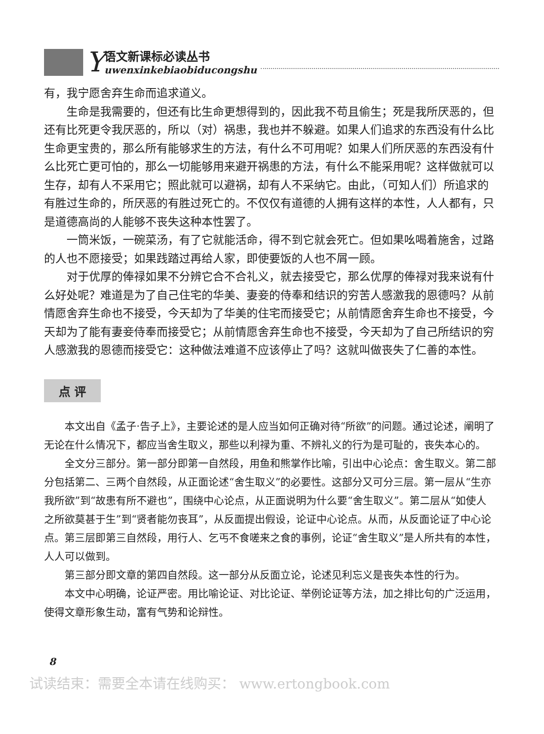Y
语文新课标必读丛书
uwenxinkebiaobiducongshu
有，我宁愿舍弃生命而追求道义。
生命是我需要的，但还有比生命更想得到的，因此我不苟且偷生；死是我所厌恶的，但还有比死更令我厌恶的，所以（对）祸患，我也并不躲避。如果人们追求的东西没有什么比生命更宝贵的，那么所有能够求生的方法，有什么不可用呢？如果人们所厌恶的东西没有什么比死亡更可怕的，那么一切能够用来避开祸患的方法，有什么不能采用呢？这样做就可以生存，却有人不采用它；照此就可以避祸，却有人不采纳它。由此，（可知人们）所追求的有胜过生命的，所厌恶的有胜过死亡的。不仅仅有道德的人拥有这样的本性，人人都有，只是道德高尚的人能够不丧失这种本性罢了。
一筒米饭，一碗菜汤，有了它就能活命，得不到它就会死亡。但如果吆喝着施舍，过路的人也不愿接受；如果践踏过再给人家，即使要饭的人也不屑一顾。
对于优厚的俸禄如果不分辨它合不合礼义，就去接受它，那么优厚的俸禄对我来说有什么好处呢？难道是为了自己住宅的华美、妻妾的侍奉和结识的穷苦人感激我的恩德吗？从前情愿舍弃生命也不接受，今天却为了华美的住宅而接受它；从前情愿舍弃生命也不接受，今天却为了能有妻妾侍奉而接受它；从前情愿舍弃生命也不接受，今天却为了自己所结识的穷人感激我的恩德而接受它：这种做法难道不应该停止了吗？这就叫做丧失了仁善的本性。
点 评
本文出自《孟子·告子上》，主要论述的是人应当如何正确对待“所欲”的问题。通过论述，阐明了无论在什么情况下，都应当舍生取义，那些以利禄为重、不辨礼义的行为是可耻的，丧失本心的。
全文分三部分。第一部分即第一自然段，用鱼和熊掌作比喻，引出中心论点：舍生取义。第二部分包括第二、三两个自然段，从正面论述“舍生取义”的必要性。这部分又可分三层。第一层从“生亦我所欲”到“故患有所不避也”，围绕中心论点，从正面说明为什么要“舍生取义”。第二层从“如使人之所欲莫甚于生”到“贤者能勿丧耳”，从反面提出假设，论证中心论点。从而，从反面论证了中心论点。第三层即第三自然段，用行人、乞丐不食嗟来之食的事例，论证“舍生取义”是人所共有的本性，人人可以做到。
第三部分即文章的第四自然段。这一部分从反面立论，论述见利忘义是丧失本性的行为。
本文中心明确，论证严密。用比喻论证、对比论证、举例论证等方法，加之排比句的广泛运用，使得文章形象生动，富有气势和论辩性。
8
试读结束：需要全本请在线购买： www.ertongbook.com